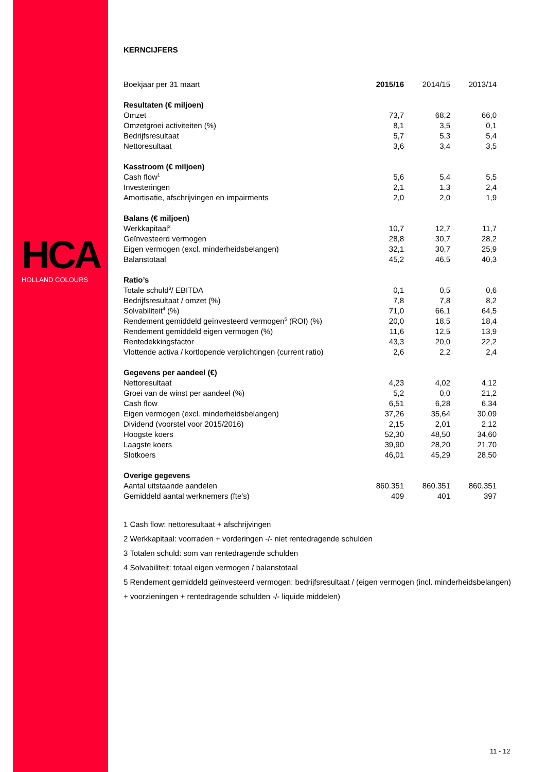HCA
HOLLAND COLOURS
KERNCIJFERS
| Boekjaar per 31 maart | 2015/16 | 2014/15 | 2013/14 |
| --- | --- | --- | --- |
| Resultaten (€ miljoen) | | | |
| Omzet | 73,7 | 68,2 | 66,0 |
| Omzetgroei activiteiten (%) | 8,1 | 3,5 | 0,1 |
| Bedrijfsresultaat | 5,7 | 5,3 | 5,4 |
| Nettoresultaat | 3,6 | 3,4 | 3,5 |
| Kasstroom (€ miljoen) | | | |
| Cash flow<sup>1</sup> | 5,6 | 5,4 | 5,5 |
| Investeringen | 2,1 | 1,3 | 2,4 |
| Amortisatie, afschrijvingen en impairments | 2,0 | 2,0 | 1,9 |
| Balans (€ miljoen) | | | |
| Werkkapitaal<sup>2</sup> | 10,7 | 12,7 | 11,7 |
| Geïnvesteerd vermogen | 28,8 | 30,7 | 28,2 |
| Eigen vermogen (excl. minderheidsbelangen) | 32,1 | 30,7 | 25,9 |
| Balanstotaal | 45,2 | 46,5 | 40,3 |
| Ratio’s | | | |
| Totale schuld<sup>3</sup>/ EBITDA | 0,1 | 0,5 | 0,6 |
| Bedrijfsresultaat / omzet (%) | 7,8 | 7,8 | 8,2 |
| Solvabiliteit<sup>4</sup> (%) | 71,0 | 66,1 | 64,5 |
| Rendement gemiddeld geïnvesteerd vermogen<sup>5</sup> (ROI) (%) | 20,0 | 18,5 | 18,4 |
| Rendement gemiddeld eigen vermogen (%) | 11,6 | 12,5 | 13,9 |
| Rentedekkingsfactor | 43,3 | 20,0 | 22,2 |
| Vlottende activa / kortlopende verplichtingen (current ratio) | 2,6 | 2,2 | 2,4 |
| Gegevens per aandeel (€) | | | |
| Nettoresultaat | 4,23 | 4,02 | 4,12 |
| Groei van de winst per aandeel (%) | 5,2 | 0,0 | 21,2 |
| Cash flow | 6,51 | 6,28 | 6,34 |
| Eigen vermogen (excl. minderheidsbelangen) | 37,26 | 35,64 | 30,09 |
| Dividend (voorstel voor 2015/2016) | 2,15 | 2,01 | 2,12 |
| Hoogste koers | 52,30 | 48,50 | 34,60 |
| Laagste koers | 39,90 | 28,20 | 21,70 |
| Slotkoers | 46,01 | 45,29 | 28,50 |
| Overige gegevens | | | |
| Aantal uitstaande aandelen | 860.351 | 860.351 | 860.351 |
| Gemiddeld aantal werknemers (fte’s) | 409 | 401 | 397 |
1 Cash flow: nettoresultaat + afschrijvingen
2 Werkkapitaal: voorraden + vorderingen -/- niet rentedragende schulden
3 Totalen schuld: som van rentedragende schulden
4 Solvabiliteit: totaal eigen vermogen / balanstotaal
5 Rendement gemiddeld geïnvesteerd vermogen: bedrijfsresultaat / (eigen vermogen (incl. minderheidsbelangen) + voorzieningen + rentedragende schulden -/- liquide middelen)
11 - 12